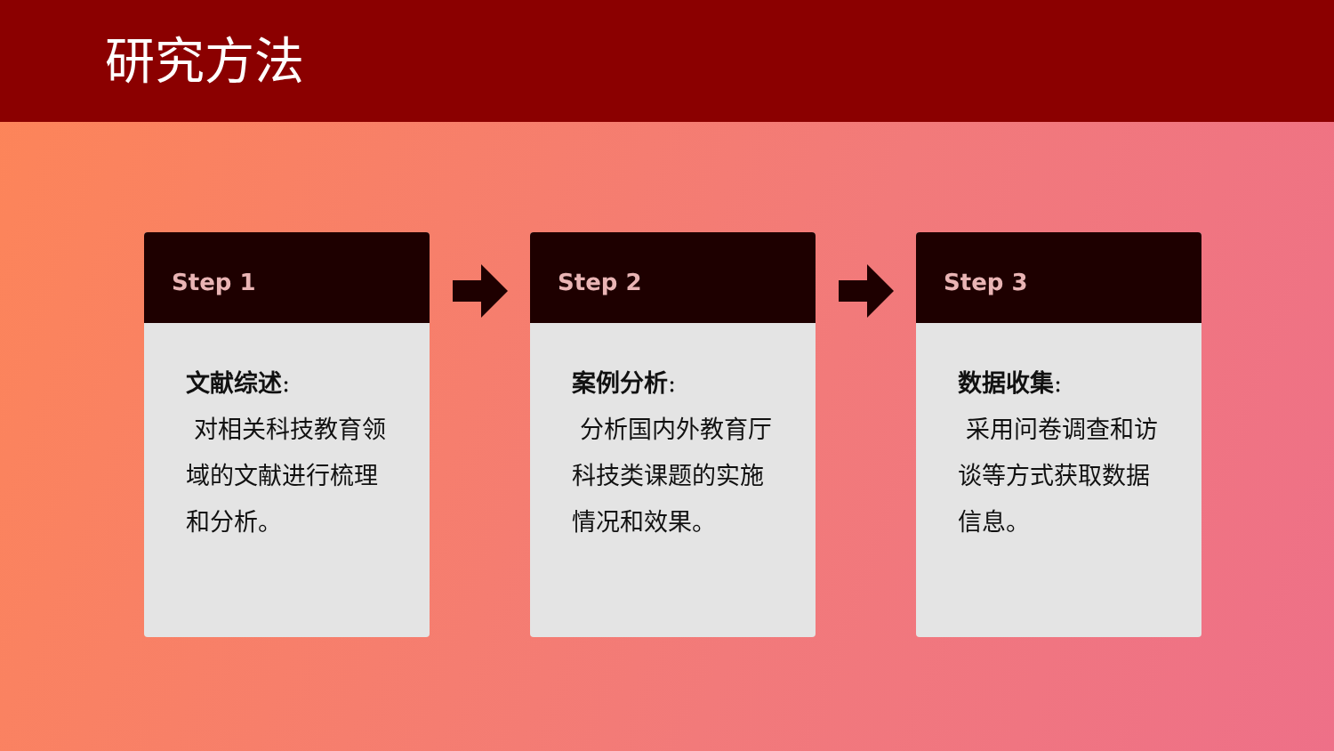研究方法
Step 1
文献综述:
对相关科技教育领域的文献进行梳理和分析。
Step 2
案例分析:
分析国内外教育厅科技类课题的实施情况和效果。
Step 3
数据收集:
采用问卷调查和访谈等方式获取数据信息。